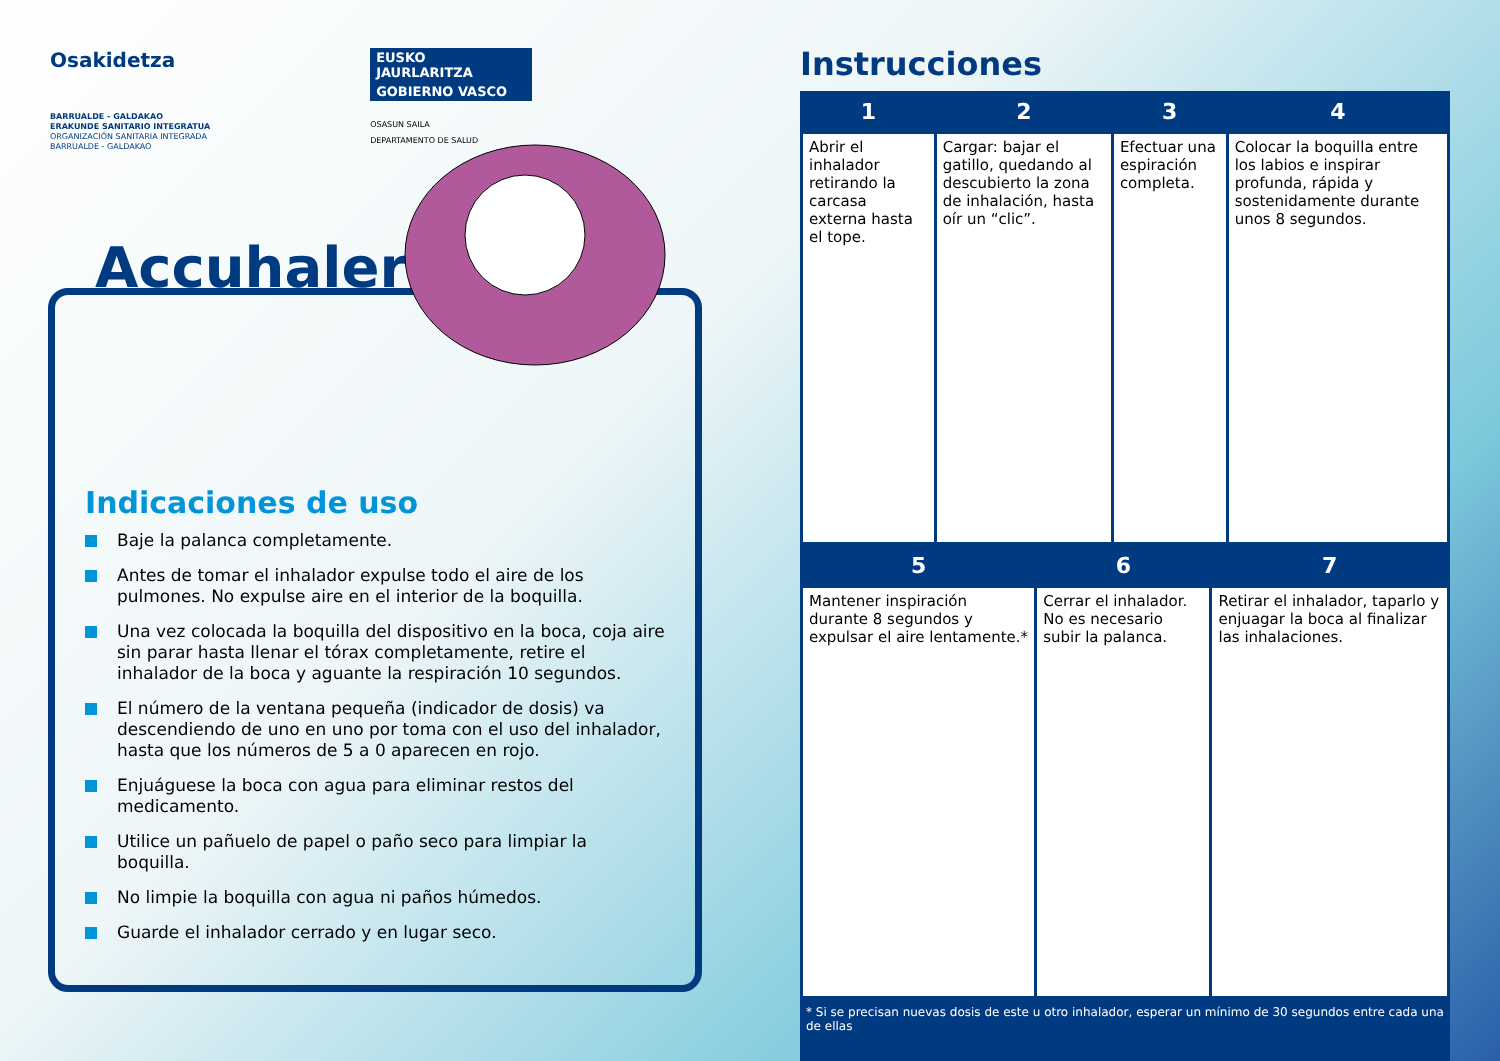Osakidetza
BARRUALDE - GALDAKAO
ERAKUNDE SANITARIO INTEGRATUA
ORGANIZACIÓN SANITARIA INTEGRADA
BARRUALDE - GALDAKAO
EUSKO JAURLARITZA
GOBIERNO VASCO
OSASUN SAILA
DEPARTAMENTO DE SALUD
Accuhaler
Indicaciones de uso
Baje la palanca completamente.
Antes de tomar el inhalador expulse todo el aire de los pulmones. No expulse aire en el interior de la boquilla.
Una vez colocada la boquilla del dispositivo en la boca, coja aire sin parar hasta llenar el tórax completamente, retire el inhalador de la boca y aguante la respiración 10 segundos.
El número de la ventana pequeña (indicador de dosis) va descendiendo de uno en uno por toma con el uso del inhalador, hasta que los números de 5 a 0 aparecen en rojo.
Enjuáguese la boca con agua para eliminar restos del medicamento.
Utilice un pañuelo de papel o paño seco para limpiar la boquilla.
No limpie la boquilla con agua ni paños húmedos.
Guarde el inhalador cerrado y en lugar seco.
Instrucciones
| 1 | 2 | 3 | 4 |
| --- | --- | --- | --- |
| Abrir el inhalador retirando la carcasa externa hasta el tope. | Cargar: bajar el gatillo, quedando al descubierto la zona de inhalación, hasta oír un “clic”. | Efectuar una espiración completa. | Colocar la boquilla entre los labios e inspirar profunda, rápida y sostenidamente durante unos 8 segundos. |
| 5 | 6 | 7 |
| --- | --- | --- |
| Mantener inspiración durante 8 segundos y expulsar el aire lentamente.* | Cerrar el inhalador. No es necesario subir la palanca. | Retirar el inhalador, taparlo y enjuagar la boca al finalizar las inhalaciones. |
* Si se precisan nuevas dosis de este u otro inhalador, esperar un mínimo de 30 segundos entre cada una de ellas